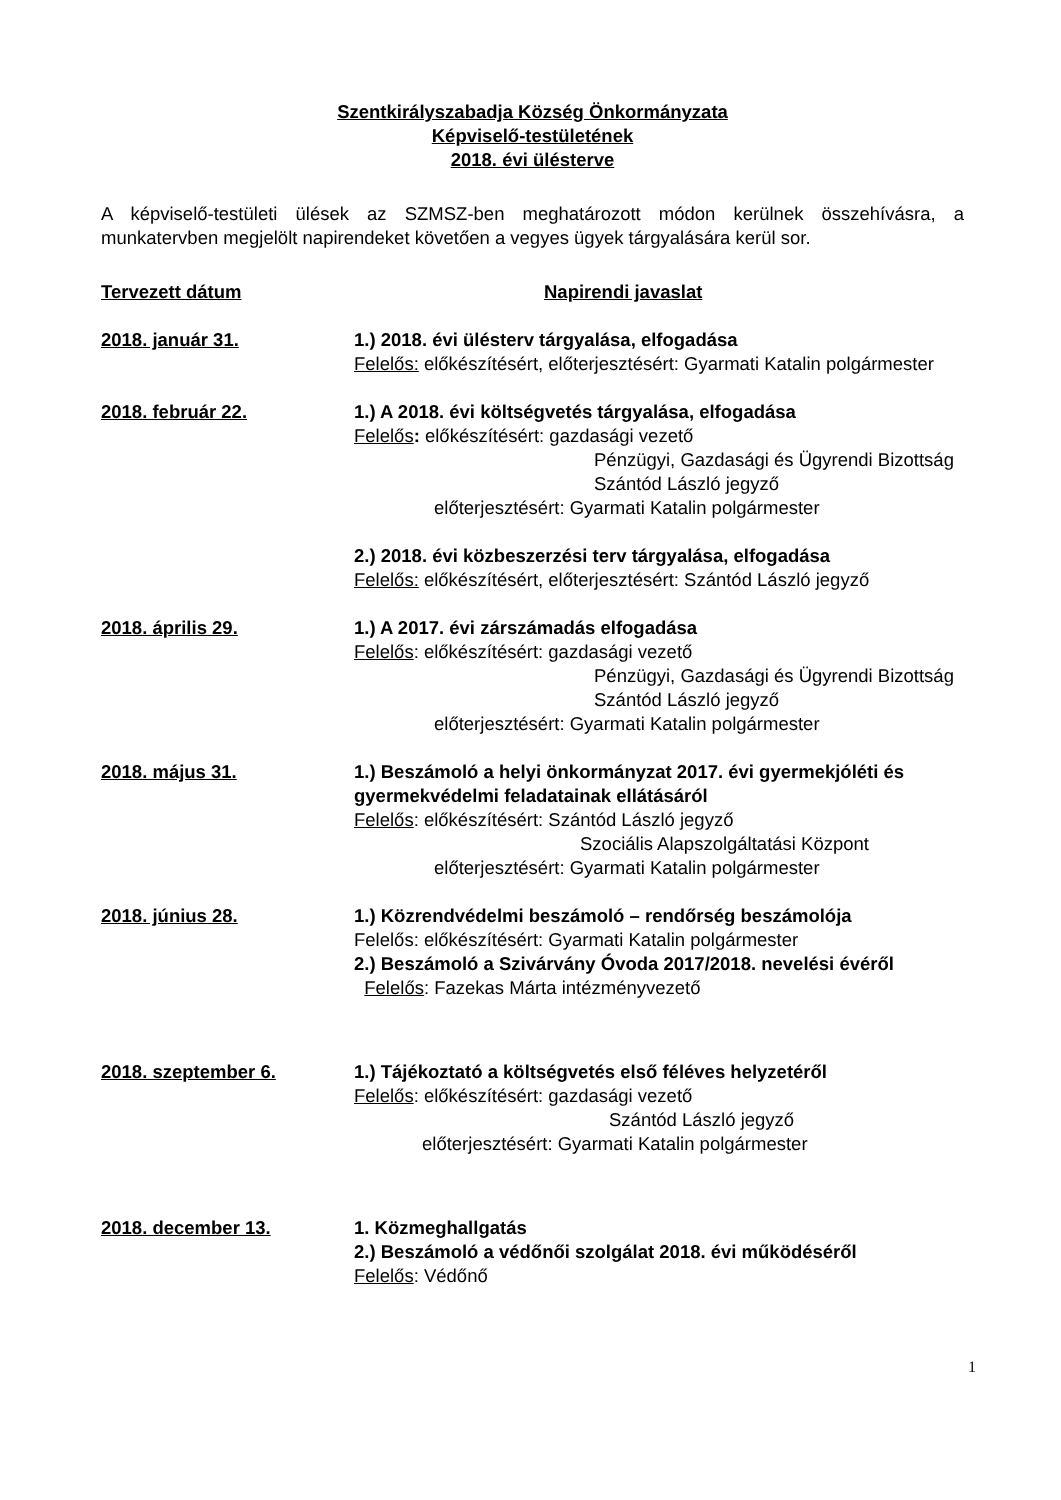Szentkirályszabadja Község Önkormányzata
Képviselő-testületének
2018. évi ülésterve
A képviselő-testületi ülések az SZMSZ-ben meghatározott módon kerülnek összehívásra, a munkatervben megjelölt napirendeket követően a vegyes ügyek tárgyalására kerül sor.
Tervezett dátum Napirendi javaslat
2018. január 31. 1.) 2018. évi ülésterv tárgyalása, elfogadása
Felelős: előkészítésért, előterjesztésért: Gyarmati Katalin polgármester
2018. február 22. 1.) A 2018. évi költségvetés tárgyalása, elfogadása
Felelős: előkészítésért: gazdasági vezető
Pénzügyi, Gazdasági és Ügyrendi Bizottság
Szántód László jegyző
előterjesztésért: Gyarmati Katalin polgármester
2.) 2018. évi közbeszerzési terv tárgyalása, elfogadása
Felelős: előkészítésért, előterjesztésért: Szántód László jegyző
2018. április 29. 1.) A 2017. évi zárszámadás elfogadása
Felelős: előkészítésért: gazdasági vezető
Pénzügyi, Gazdasági és Ügyrendi Bizottság
Szántód László jegyző
előterjesztésért: Gyarmati Katalin polgármester
2018. május 31. 1.) Beszámoló a helyi önkormányzat 2017. évi gyermekjóléti és gyermekvédelmi feladatainak ellátásáról
Felelős: előkészítésért: Szántód László jegyző
Szociális Alapszolgáltatási Központ
előterjesztésért: Gyarmati Katalin polgármester
2018. június 28. 1.) Közrendvédelmi beszámoló – rendőrség beszámolója
Felelős: előkészítésért: Gyarmati Katalin polgármester
2.) Beszámoló a Szivárvány Óvoda 2017/2018. nevelési évéről
Felelős: Fazekas Márta intézményvezető
2018. szeptember 6. 1.) Tájékoztató a költségvetés első féléves helyzetéről
Felelős: előkészítésért: gazdasági vezető
Szántód László jegyző
előterjesztésért: Gyarmati Katalin polgármester
2018. december 13. 1. Közmeghallgatás
2.) Beszámoló a védőnői szolgálat 2018. évi működéséről
Felelős: Védőnő
1